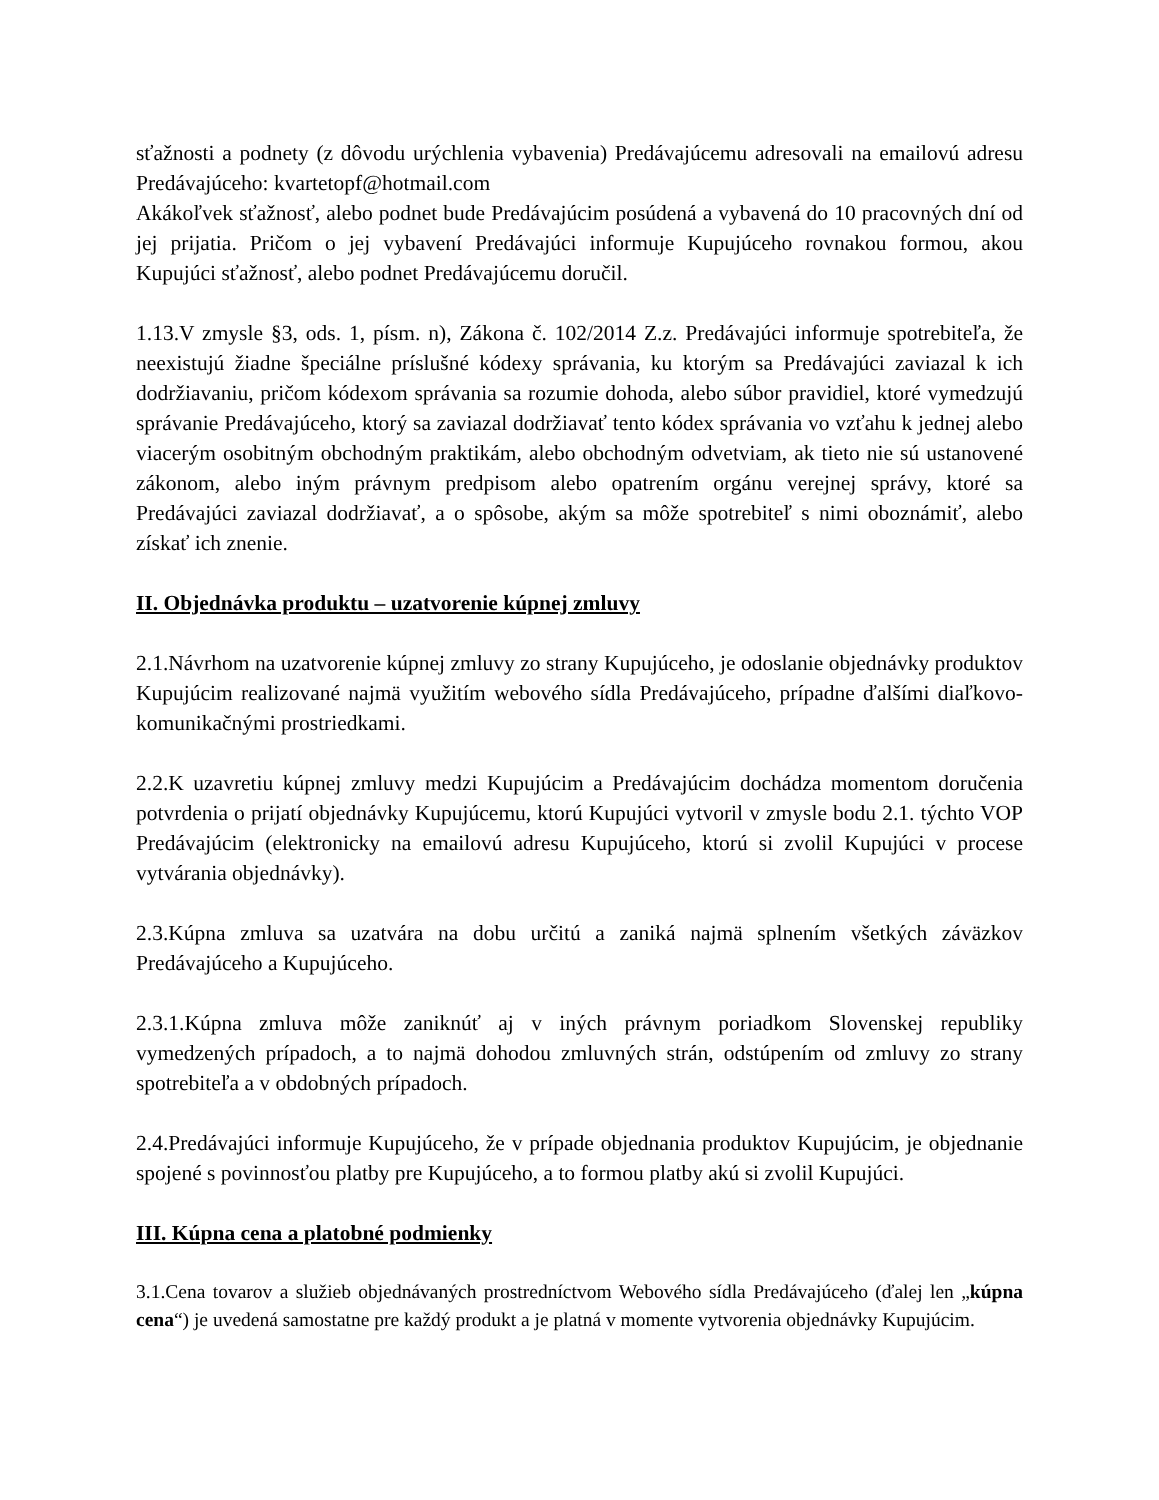sťažnosti a podnety (z dôvodu urýchlenia vybavenia) Predávajúcemu adresovali na emailovú adresu Predávajúceho: kvartetopf@hotmail.com
Akákoľvek sťažnosť, alebo podnet bude Predávajúcim posúdená a vybavená do 10 pracovných dní od jej prijatia. Pričom o jej vybavení Predávajúci informuje Kupujúceho rovnakou formou, akou Kupujúci sťažnosť, alebo podnet Predávajúcemu doručil.
1.13.V zmysle §3, ods. 1, písm. n), Zákona č. 102/2014 Z.z. Predávajúci informuje spotrebiteľa, že neexistujú žiadne špeciálne príslušné kódexy správania, ku ktorým sa Predávajúci zaviazal k ich dodržiavaniu, pričom kódexom správania sa rozumie dohoda, alebo súbor pravidiel, ktoré vymedzujú správanie Predávajúceho, ktorý sa zaviazal dodržiavať tento kódex správania vo vzťahu k jednej alebo viacerým osobitným obchodným praktikám, alebo obchodným odvetviam, ak tieto nie sú ustanovené zákonom, alebo iným právnym predpisom alebo opatrením orgánu verejnej správy, ktoré sa Predávajúci zaviazal dodržiavať, a o spôsobe, akým sa môže spotrebiteľ s nimi oboznámiť, alebo získať ich znenie.
II. Objednávka produktu – uzatvorenie kúpnej zmluvy
2.1.Návrhom na uzatvorenie kúpnej zmluvy zo strany Kupujúceho, je odoslanie objednávky produktov Kupujúcim realizované najmä využitím webového sídla Predávajúceho, prípadne ďalšími diaľkovo-komunikačnými prostriedkami.
2.2.K uzavretiu kúpnej zmluvy medzi Kupujúcim a Predávajúcim dochádza momentom doručenia potvrdenia o prijatí objednávky Kupujúcemu, ktorú Kupujúci vytvoril v zmysle bodu 2.1. týchto VOP Predávajúcim (elektronicky na emailovú adresu Kupujúceho, ktorú si zvolil Kupujúci v procese vytvárania objednávky).
2.3.Kúpna zmluva sa uzatvára na dobu určitú a zaniká najmä splnením všetkých záväzkov Predávajúceho a Kupujúceho.
2.3.1.Kúpna zmluva môže zaniknúť aj v iných právnym poriadkom Slovenskej republiky vymedzených prípadoch, a to najmä dohodou zmluvných strán, odstúpením od zmluvy zo strany spotrebiteľa a v obdobných prípadoch.
2.4.Predávajúci informuje Kupujúceho, že v prípade objednania produktov Kupujúcim, je objednanie spojené s povinnosťou platby pre Kupujúceho, a to formou platby akú si zvolil Kupujúci.
III. Kúpna cena a platobné podmienky
3.1.Cena tovarov a služieb objednávaných prostredníctvom Webového sídla Predávajúceho (ďalej len „kúpna cena“) je uvedená samostatne pre každý produkt a je platná v momente vytvorenia objednávky Kupujúcim.